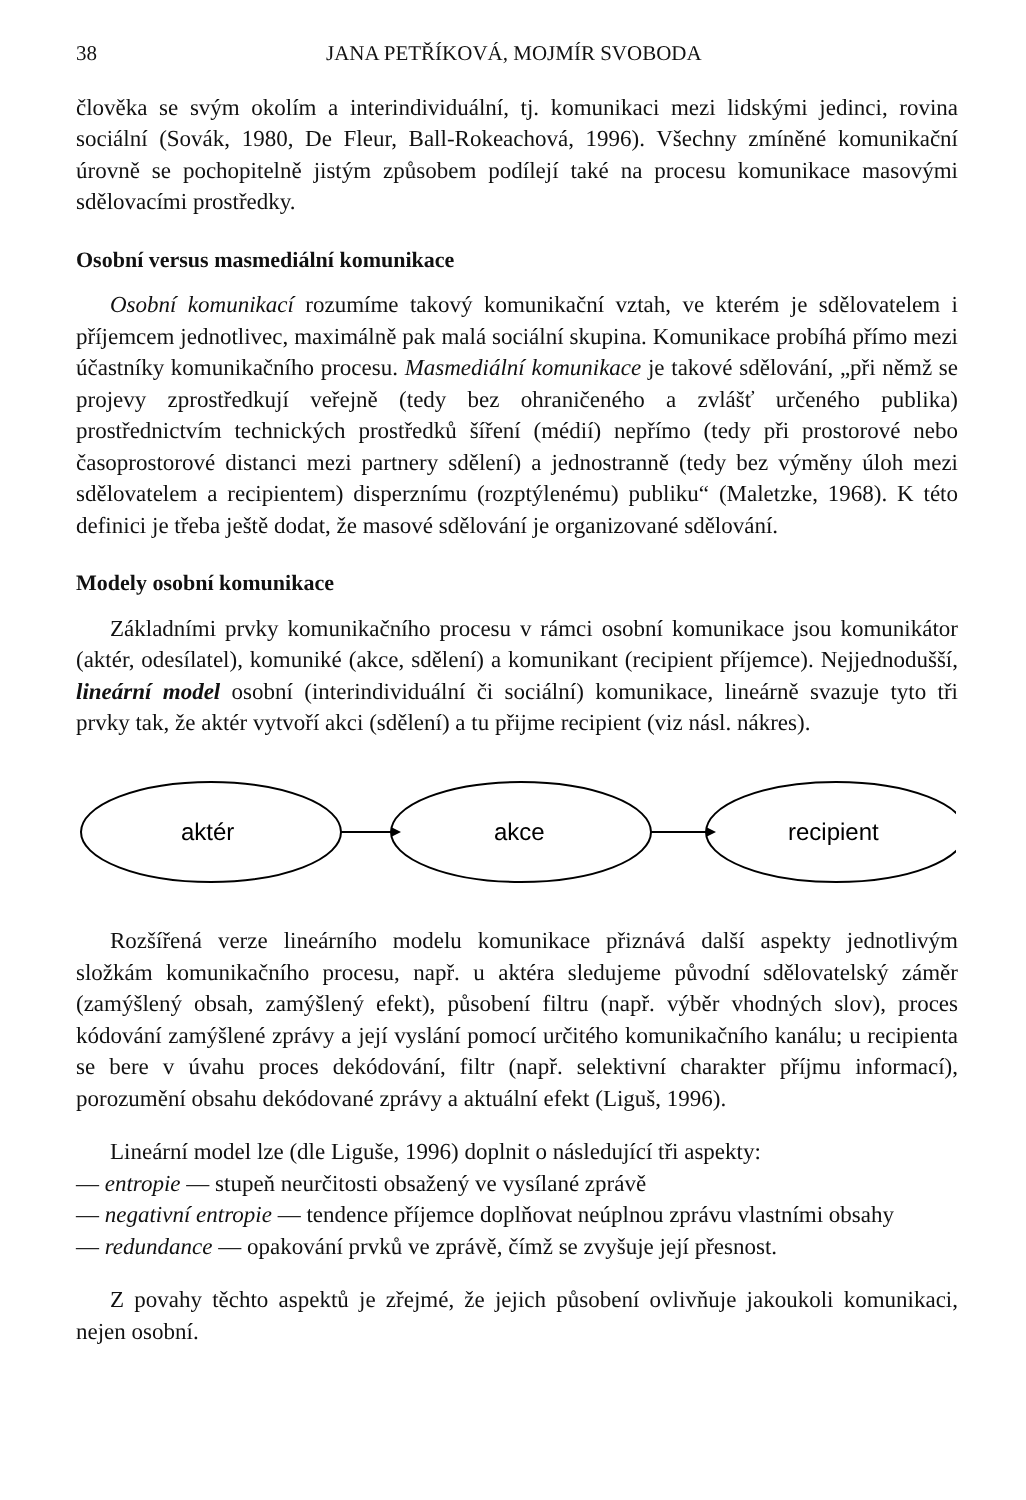38 JANA PETŘÍKOVÁ, MOJMÍR SVOBODA
člověka se svým okolím a interindividuální, tj. komunikaci mezi lidskými jedinci, rovina sociální (Sovák, 1980, De Fleur, Ball-Rokeachová, 1996). Všechny zmíněné komunikační úrovně se pochopitelně jistým způsobem podílejí také na procesu komunikace masovými sdělovacími prostředky.
Osobní versus masmediální komunikace
Osobní komunikací rozumíme takový komunikační vztah, ve kterém je sdělovatelem i příjemcem jednotlivec, maximálně pak malá sociální skupina. Komunikace probíhá přímo mezi účastníky komunikačního procesu. Masmediální komunikace je takové sdělování, „při němž se projevy zprostředkují veřejně (tedy bez ohraničeného a zvlášť určeného publika) prostřednictvím technických prostředků šíření (médií) nepřímo (tedy při prostorové nebo časoprostorové distanci mezi partnery sdělení) a jednostranně (tedy bez výměny úloh mezi sdělovatelem a recipientem) disperznímu (rozptýlenému) publiku“ (Maletzke, 1968). K této definici je třeba ještě dodat, že masové sdělování je organizované sdělování.
Modely osobní komunikace
Základními prvky komunikačního procesu v rámci osobní komunikace jsou komunikátor (aktér, odesílatel), komuniké (akce, sdělení) a komunikant (recipient příjemce). Nejjednodušší, lineární model osobní (interindividuální či sociální) komunikace, lineárně svazuje tyto tři prvky tak, že aktér vytvoří akci (sdělení) a tu přijme recipient (viz násl. nákres).
aktér
akce
recipient
Rozšířená verze lineárního modelu komunikace přiznává další aspekty jednotlivým složkám komunikačního procesu, např. u aktéra sledujeme původní sdělovatelský záměr (zamýšlený obsah, zamýšlený efekt), působení filtru (např. výběr vhodných slov), proces kódování zamýšlené zprávy a její vyslání pomocí určitého komunikačního kanálu; u recipienta se bere v úvahu proces dekódování, filtr (např. selektivní charakter příjmu informací), porozumění obsahu dekódované zprávy a aktuální efekt (Liguš, 1996).
Lineární model lze (dle Liguše, 1996) doplnit o následující tři aspekty:
— entropie — stupeň neurčitosti obsažený ve vysílané zprávě
— negativní entropie — tendence příjemce doplňovat neúplnou zprávu vlastními obsahy
— redundance — opakování prvků ve zprávě, čímž se zvyšuje její přesnost.
Z povahy těchto aspektů je zřejmé, že jejich působení ovlivňuje jakoukoli komunikaci, nejen osobní.